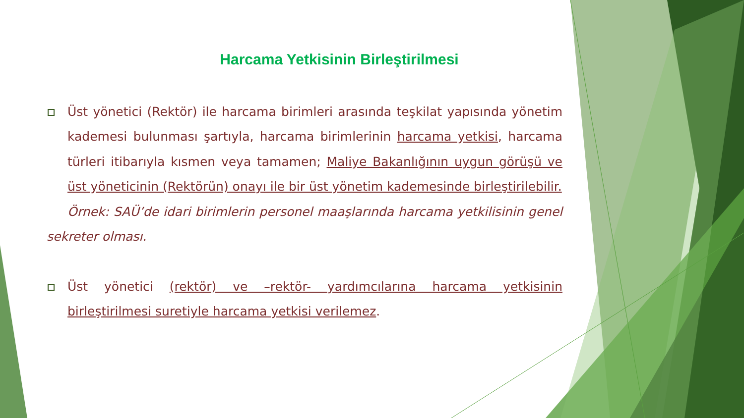Harcama Yetkisinin Birleştirilmesi
Üst yönetici (Rektör) ile harcama birimleri arasında teşkilat yapısında yönetim kademesi bulunması şartıyla, harcama birimlerinin harcama yetkisi, harcama türleri itibarıyla kısmen veya tamamen; Maliye Bakanlığının uygun görüşü ve üst yöneticinin (Rektörün) onayı ile bir üst yönetim kademesinde birleştirilebilir.
Örnek: SAÜ’de idari birimlerin personel maaşlarında harcama yetkilisinin genel sekreter olması.
Üst yönetici (rektör) ve –rektör- yardımcılarına harcama yetkisinin birleştirilmesi suretiyle harcama yetkisi verilemez.